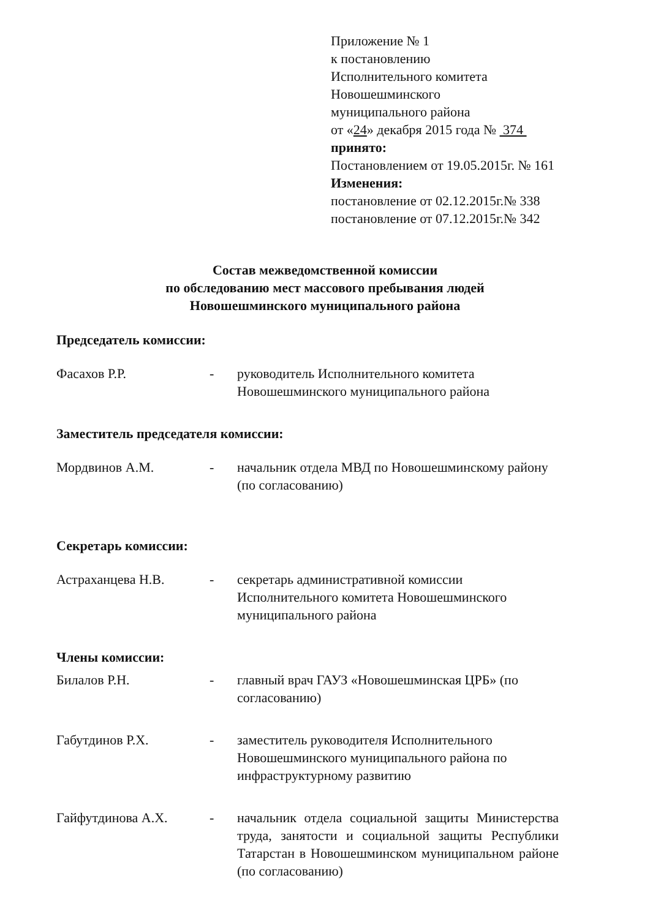Приложение № 1
к постановлению
Исполнительного комитета
Новошешминского
муниципального района
от «24» декабря 2015 года № 374
принято:
Постановлением от 19.05.2015г. № 161
Изменения:
постановление от 02.12.2015г.№ 338
постановление от 07.12.2015г.№ 342
Состав межведомственной комиссии
по обследованию мест массового пребывания людей
Новошешминского муниципального района
Председатель комиссии:
Фасахов Р.Р. - руководитель Исполнительного комитета Новошешминского муниципального района
Заместитель председателя комиссии:
Мордвинов А.М. - начальник отдела МВД по Новошешминскому району (по согласованию)
Секретарь комиссии:
Астраханцева Н.В. - секретарь административной комиссии Исполнительного комитета Новошешминского муниципального района
Члены комиссии:
Билалов Р.Н. - главный врач ГАУЗ «Новошешминская ЦРБ» (по согласованию)
Габутдинов Р.Х. - заместитель руководителя Исполнительного Новошешминского муниципального района по инфраструктурному развитию
Гайфутдинова А.Х. - начальник отдела социальной защиты Министерства труда, занятости и социальной защиты Республики Татарстан в Новошешминском муниципальном районе (по согласованию)